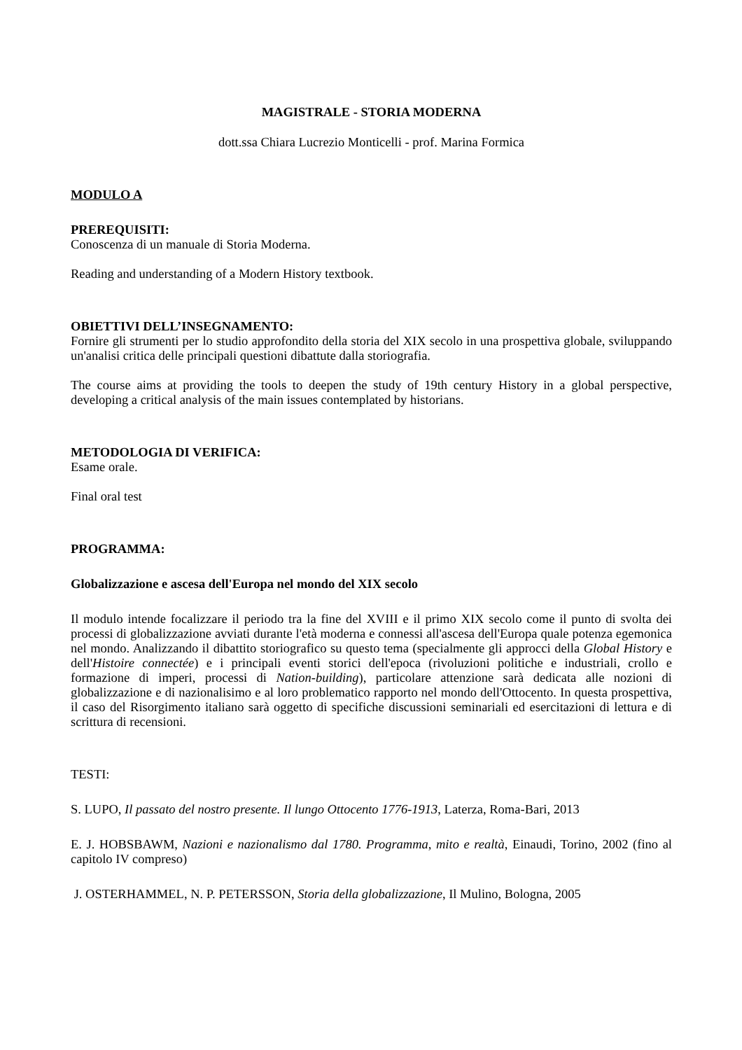MAGISTRALE - STORIA MODERNA
dott.ssa Chiara Lucrezio Monticelli - prof. Marina Formica
MODULO A
PREREQUISITI:
Conoscenza di un manuale di Storia Moderna.
Reading and understanding of a Modern History textbook.
OBIETTIVI DELL’INSEGNAMENTO:
Fornire gli strumenti per lo studio approfondito della storia del XIX secolo in una prospettiva globale, sviluppando un'analisi critica delle principali questioni dibattute dalla storiografia.
The course aims at providing the tools to deepen the study of 19th century History in a global perspective, developing a critical analysis of the main issues contemplated by historians.
METODOLOGIA DI VERIFICA:
Esame orale.
Final oral test
PROGRAMMA:
Globalizzazione e ascesa dell'Europa nel mondo del XIX secolo
Il modulo intende focalizzare il periodo tra la fine del XVIII e il primo XIX secolo come il punto di svolta dei processi di globalizzazione avviati durante l'età moderna e connessi all'ascesa dell'Europa quale potenza egemonica nel mondo. Analizzando il dibattito storiografico su questo tema (specialmente gli approcci della Global History e dell'Histoire connectée) e i principali eventi storici dell'epoca (rivoluzioni politiche e industriali, crollo e formazione di imperi, processi di Nation-building), particolare attenzione sarà dedicata alle nozioni di globalizzazione e di nazionalisimo e al loro problematico rapporto nel mondo dell'Ottocento. In questa prospettiva, il caso del Risorgimento italiano sarà oggetto di specifiche discussioni seminariali ed esercitazioni di lettura e di scrittura di recensioni.
TESTI:
S. LUPO, Il passato del nostro presente. Il lungo Ottocento 1776-1913, Laterza, Roma-Bari, 2013
E. J. HOBSBAWM, Nazioni e nazionalismo dal 1780. Programma, mito e realtà, Einaudi, Torino, 2002 (fino al capitolo IV compreso)
J. OSTERHAMMEL, N. P. PETERSSON, Storia della globalizzazione, Il Mulino, Bologna, 2005